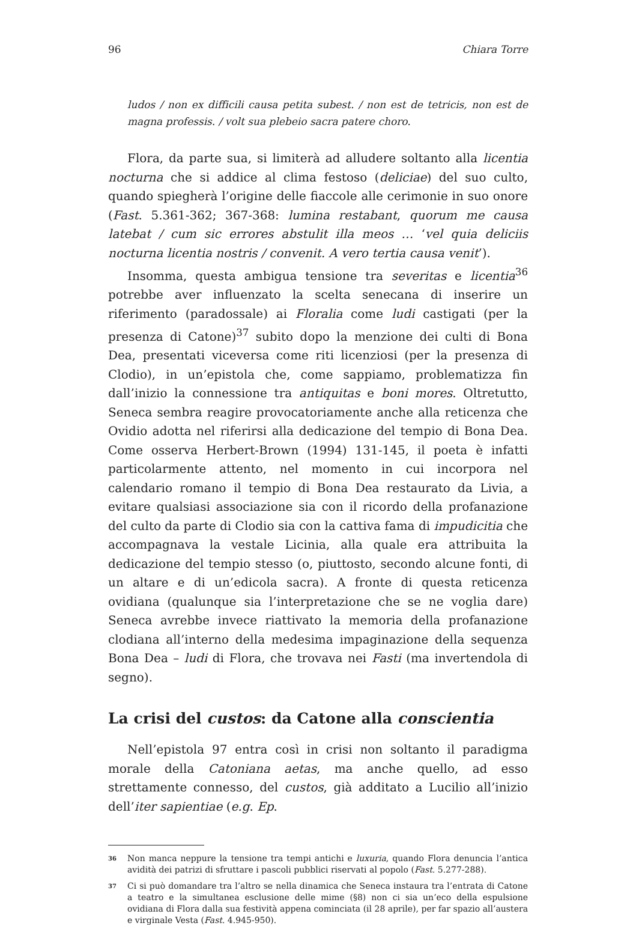96 Chiara Torre
ludos / non ex difficili causa petita subest. / non est de tetricis, non est de magna professis. / volt sua plebeio sacra patere choro.
Flora, da parte sua, si limiterà ad alludere soltanto alla licentia nocturna che si addice al clima festoso (deliciae) del suo culto, quando spiegherà l’origine delle fiaccole alle cerimonie in suo onore (Fast. 5.361-362; 367-368: lumina restabant, quorum me causa latebat / cum sic errores abstulit illa meos … ‘vel quia deliciis nocturna licentia nostris / convenit. A vero tertia causa venit’).
Insomma, questa ambigua tensione tra severitas e licentia<sup>36</sup> potrebbe aver influenzato la scelta senecana di inserire un riferimento (paradossale) ai Floralia come ludi castigati (per la presenza di Catone)<sup>37</sup> subito dopo la menzione dei culti di Bona Dea, presentati viceversa come riti licenziosi (per la presenza di Clodio), in un’epistola che, come sappiamo, problematizza fin dall’inizio la connessione tra antiquitas e boni mores. Oltretutto, Seneca sembra reagire provocatoriamente anche alla reticenza che Ovidio adotta nel riferirsi alla dedicazione del tempio di Bona Dea. Come osserva Herbert-Brown (1994) 131-145, il poeta è infatti particolarmente attento, nel momento in cui incorpora nel calendario romano il tempio di Bona Dea restaurato da Livia, a evitare qualsiasi associazione sia con il ricordo della profanazione del culto da parte di Clodio sia con la cattiva fama di impudicitia che accompagnava la vestale Licinia, alla quale era attribuita la dedicazione del tempio stesso (o, piuttosto, secondo alcune fonti, di un altare e di un’edicola sacra). A fronte di questa reticenza ovidiana (qualunque sia l’interpretazione che se ne voglia dare) Seneca avrebbe invece riattivato la memoria della profanazione clodiana all’interno della medesima impaginazione della sequenza Bona Dea – ludi di Flora, che trovava nei Fasti (ma invertendola di segno).
La crisi del custos: da Catone alla conscientia
Nell’epistola 97 entra così in crisi non soltanto il paradigma morale della Catoniana aetas, ma anche quello, ad esso strettamente connesso, del custos, già additato a Lucilio all’inizio dell’iter sapientiae (e.g. Ep.
<sup>36</sup> Non manca neppure la tensione tra tempi antichi e luxuria, quando Flora denuncia l’antica avidità dei patrizi di sfruttare i pascoli pubblici riservati al popolo (Fast. 5.277-288).
<sup>37</sup> Ci si può domandare tra l’altro se nella dinamica che Seneca instaura tra l’entrata di Catone a teatro e la simultanea esclusione delle mime (§8) non ci sia un’eco della espulsione ovidiana di Flora dalla sua festività appena cominciata (il 28 aprile), per far spazio all’austera e virginale Vesta (Fast. 4.945-950).